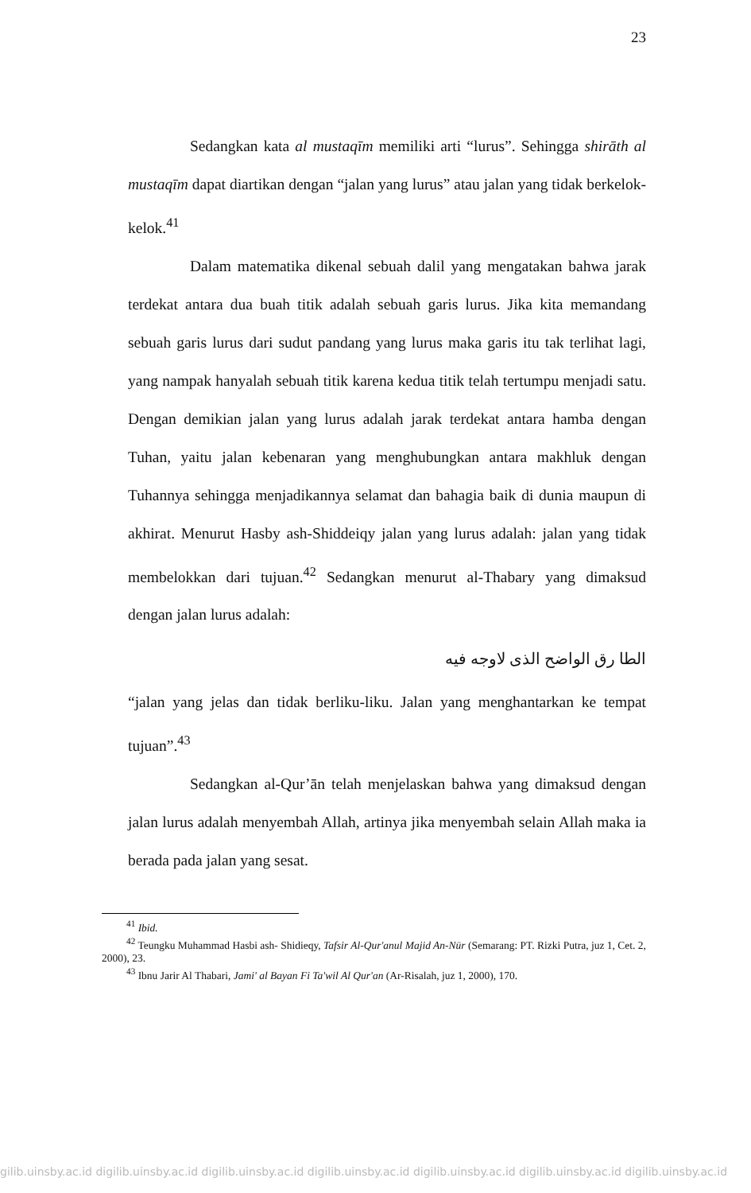23
Sedangkan kata al mustaqīm memiliki arti “lurus”. Sehingga shirāth al mustaqīm dapat diartikan dengan “jalan yang lurus” atau jalan yang tidak berkelok-kelok.<sup>41</sup>
Dalam matematika dikenal sebuah dalil yang mengatakan bahwa jarak terdekat antara dua buah titik adalah sebuah garis lurus. Jika kita memandang sebuah garis lurus dari sudut pandang yang lurus maka garis itu tak terlihat lagi, yang nampak hanyalah sebuah titik karena kedua titik telah tertumpu menjadi satu. Dengan demikian jalan yang lurus adalah jarak terdekat antara hamba dengan Tuhan, yaitu jalan kebenaran yang menghubungkan antara makhluk dengan Tuhannya sehingga menjadikannya selamat dan bahagia baik di dunia maupun di akhirat. Menurut Hasby ash-Shiddeiqy jalan yang lurus adalah: jalan yang tidak membelokkan dari tujuan.<sup>42</sup> Sedangkan menurut al-Thabary yang dimaksud dengan jalan lurus adalah:
الطا رق الواضح الذى لاوجه فيه
“jalan yang jelas dan tidak berliku-liku. Jalan yang menghantarkan ke tempat tujuan”.<sup>43</sup>
Sedangkan al-Qur’ān telah menjelaskan bahwa yang dimaksud dengan jalan lurus adalah menyembah Allah, artinya jika menyembah selain Allah maka ia berada pada jalan yang sesat.
<sup>41</sup> Ibid.
<sup>42</sup> Teungku Muhammad Hasbi ash- Shidieqy, Tafsir Al-Qur'anul Majid An-Nūr (Semarang: PT. Rizki Putra, juz 1, Cet. 2, 2000), 23.
<sup>43</sup> Ibnu Jarir Al Thabari, Jami' al Bayan Fi Ta'wil Al Qur'an (Ar-Risalah, juz 1, 2000), 170.
gilib.uinsby.ac.id digilib.uinsby.ac.id digilib.uinsby.ac.id digilib.uinsby.ac.id digilib.uinsby.ac.id digilib.uinsby.ac.id digilib.uinsby.ac.id